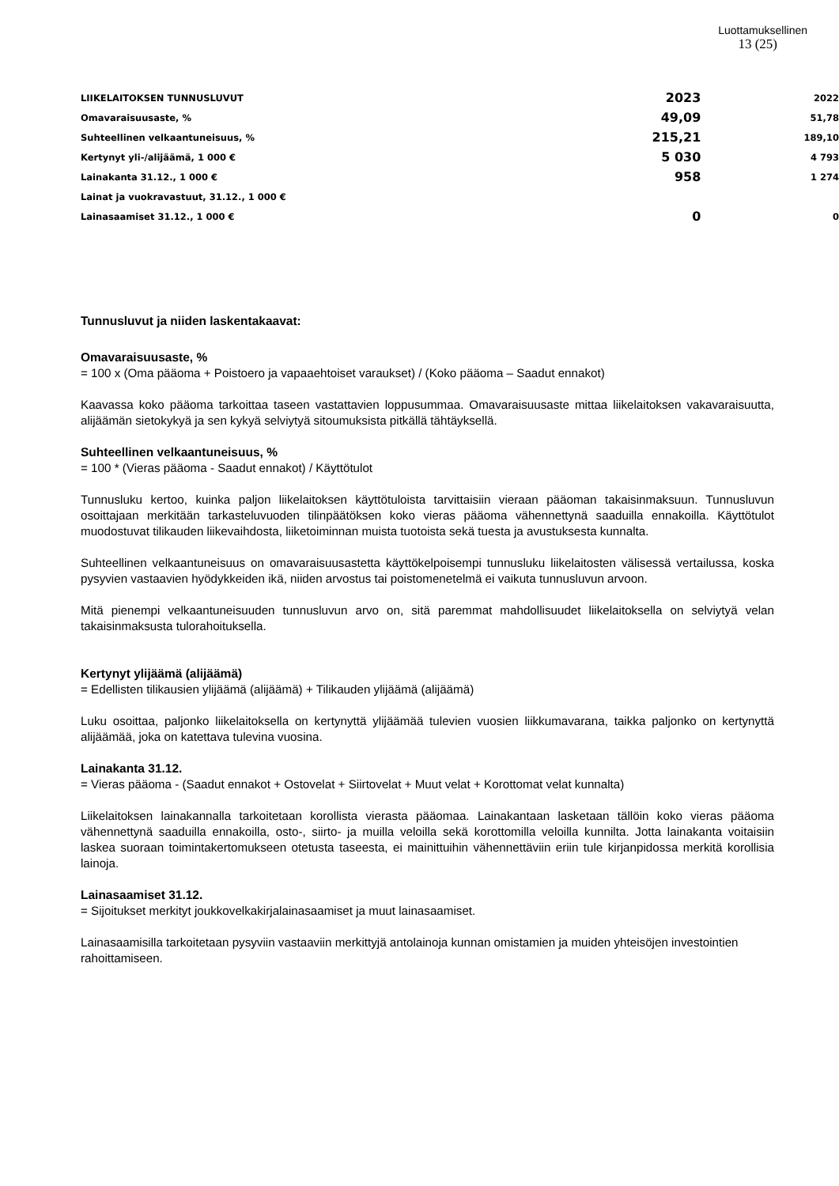Luottamuksellinen
13 (25)
| LIIKELAITOKSEN TUNNUSLUVUT | 2023 | 2022 |
| --- | --- | --- |
| Omavaraisuusaste, % | 49,09 | 51,78 |
| Suhteellinen velkaantuneisuus, % | 215,21 | 189,10 |
| Kertynyt yli-/alijäämä, 1 000 € | 5 030 | 4 793 |
| Lainakanta 31.12., 1 000 € | 958 | 1 274 |
| Lainat ja vuokravastuut, 31.12., 1 000 € | | |
| Lainasaamiset 31.12., 1 000 € | 0 | 0 |
Tunnusluvut ja niiden laskentakaavat:
Omavaraisuusaste, %
= 100 x (Oma pääoma + Poistoero ja vapaaehtoiset varaukset) / (Koko pääoma – Saadut ennakot)
Kaavassa koko pääoma tarkoittaa taseen vastattavien loppusummaa. Omavaraisuusaste mittaa liikelaitoksen vakavaraisuutta, alijäämän sietokykyä ja sen kykyä selviytyä sitoumuksista pitkällä tähtäyksellä.
Suhteellinen velkaantuneisuus, %
= 100 * (Vieras pääoma - Saadut ennakot) / Käyttötulot
Tunnusluku kertoo, kuinka paljon liikelaitoksen käyttötuloista tarvittaisiin vieraan pääoman takaisinmaksuun. Tunnusluvun osoittajaan merkitään tarkasteluvuoden tilinpäätöksen koko vieras pääoma vähennettynä saaduilla ennakoilla. Käyttötulot muodostuvat tilikauden liikevaihdosta, liiketoiminnan muista tuotoista sekä tuesta ja avustuksesta kunnalta.
Suhteellinen velkaantuneisuus on omavaraisuusastetta käyttökelpoisempi tunnusluku liikelaitosten välisessä vertailussa, koska pysyvien vastaavien hyödykkeiden ikä, niiden arvostus tai poistomenetelmä ei vaikuta tunnusluvun arvoon.
Mitä pienempi velkaantuneisuuden tunnusluvun arvo on, sitä paremmat mahdollisuudet liikelaitoksella on selviytyä velan takaisinmaksusta tulorahoituksella.
Kertynyt ylijäämä (alijäämä)
= Edellisten tilikausien ylijäämä (alijäämä) + Tilikauden ylijäämä (alijäämä)
Luku osoittaa, paljonko liikelaitoksella on kertynyttä ylijäämää tulevien vuosien liikkumavarana, taikka paljonko on kertynyttä alijäämää, joka on katettava tulevina vuosina.
Lainakanta 31.12.
= Vieras pääoma - (Saadut ennakot + Ostovelat + Siirtovelat + Muut velat + Korottomat velat kunnalta)
Liikelaitoksen lainakannalla tarkoitetaan korollista vierasta pääomaa. Lainakantaan lasketaan tällöin koko vieras pääoma vähennettynä saaduilla ennakoilla, osto-, siirto- ja muilla veloilla sekä korottomilla veloilla kunnilta. Jotta lainakanta voitaisiin laskea suoraan toimintakertomukseen otetusta taseesta, ei mainittuihin vähennettäviin eriin tule kirjanpidossa merkitä korollisia lainoja.
Lainasaamiset 31.12.
= Sijoitukset merkityt joukkovelkakirjalainasaamiset ja muut lainasaamiset.
Lainasaamisilla tarkoitetaan pysyviin vastaaviin merkittyjä antolainoja kunnan omistamien ja muiden yhteisöjen investointien rahoittamiseen.